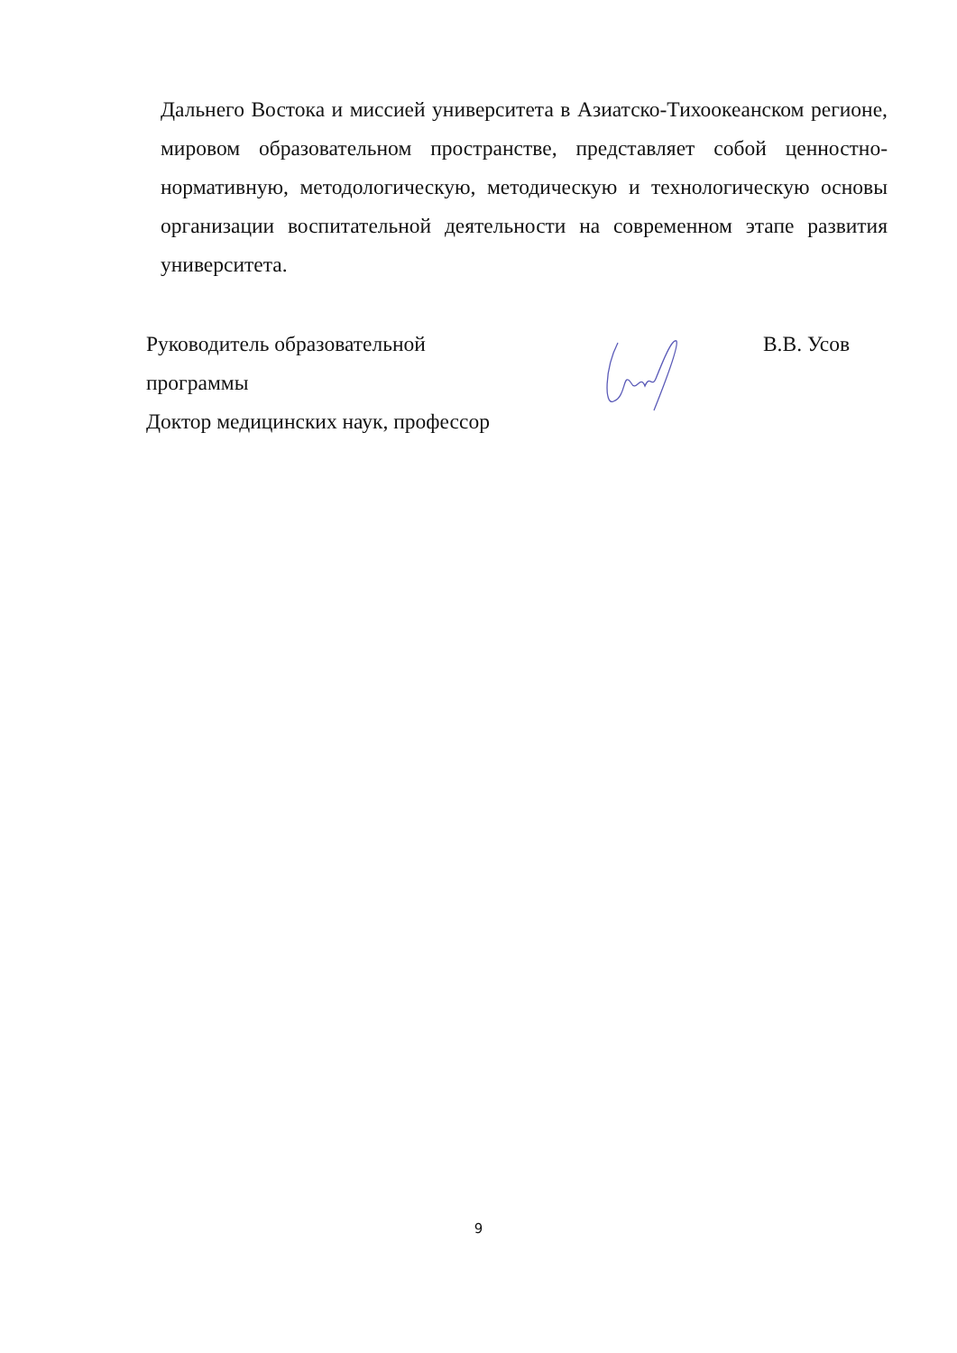Дальнего Востока и миссией университета в Азиатско-Тихоокеанском регионе, мировом образовательном пространстве, представляет собой ценностно-нормативную, методологическую, методическую и технологическую основы организации воспитательной деятельности на современном этапе развития университета.
Руководитель образовательной В.В. Усов
программы
Доктор медицинских наук, профессор
9